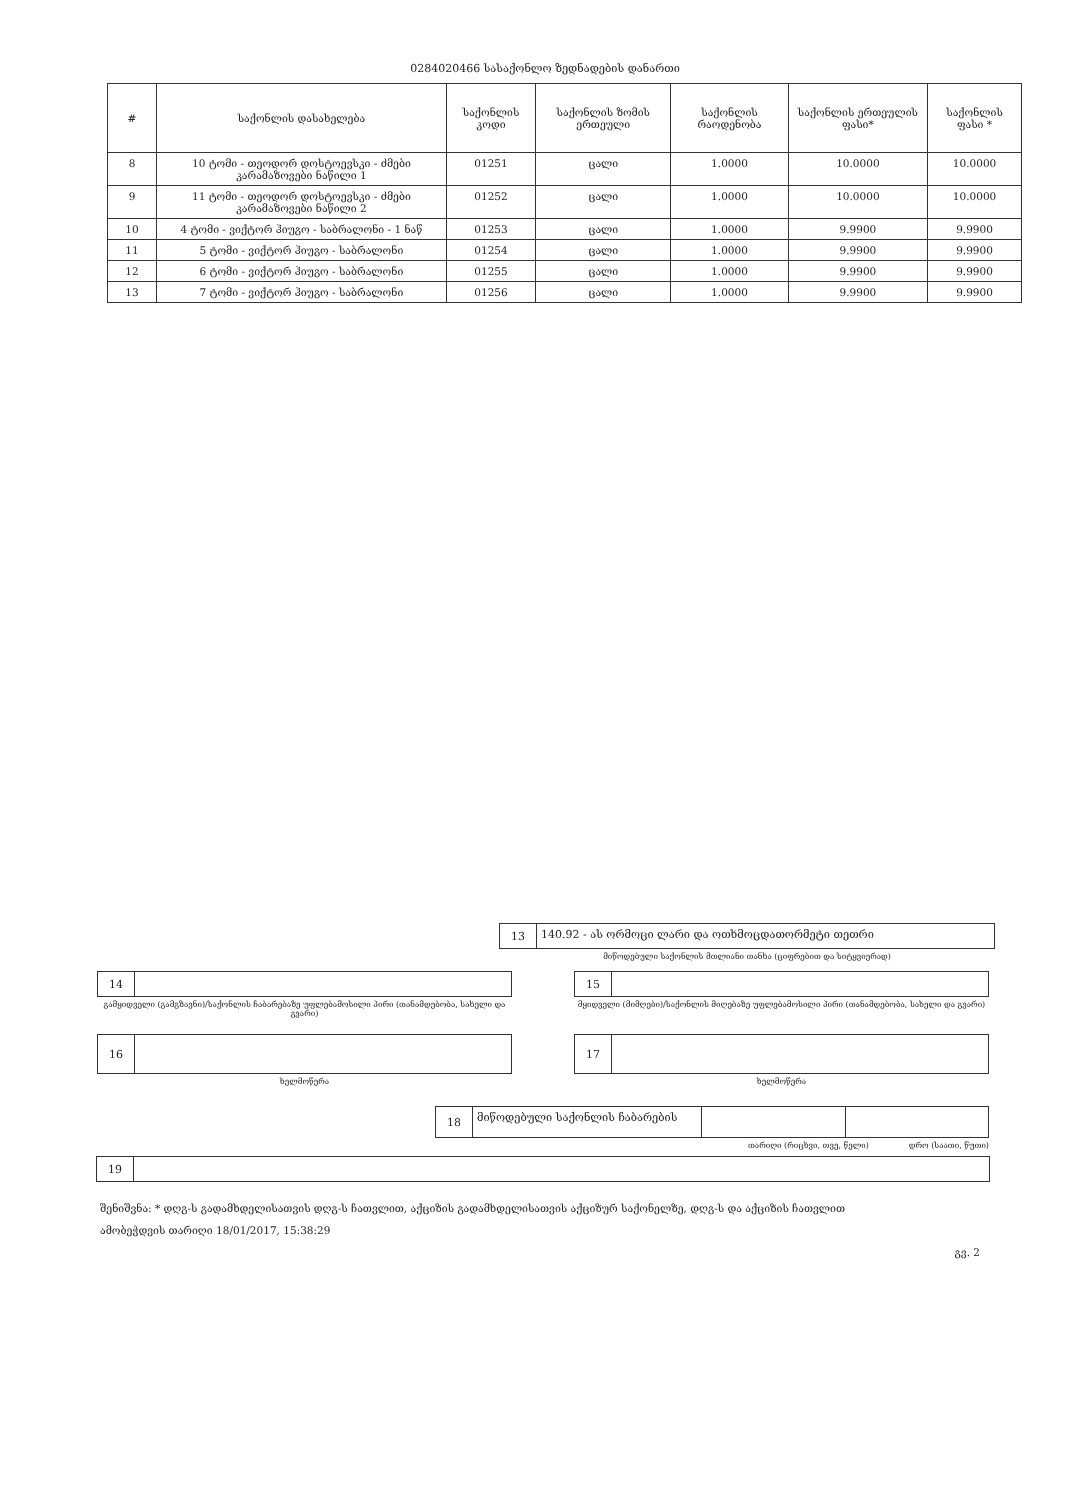0284020466 სასაქონლო ზედნადების დანართი
| # | საქონლის დასახელება | საქონლის კოდი | საქონლის ზომის ერთეული | საქონლის რაოდენობა | საქონლის ერთეულის ფასი* | საქონლის ფასი * |
| --- | --- | --- | --- | --- | --- | --- |
| 8 | 10 ტომი - თეოდორ დოსტოევსკი - ძმები კარამაზოვები ნაწილი 1 | 01251 | ცალი | 1.0000 | 10.0000 | 10.0000 |
| 9 | 11 ტომი - თეოდორ დოსტოევსკი - ძმები კარამაზოვები ნაწილი 2 | 01252 | ცალი | 1.0000 | 10.0000 | 10.0000 |
| 10 | 4 ტომი - ვიქტორ ჰიუგო - საბრალონი - 1 ნაწ | 01253 | ცალი | 1.0000 | 9.9900 | 9.9900 |
| 11 | 5 ტომი - ვიქტორ ჰიუგო - საბრალონი | 01254 | ცალი | 1.0000 | 9.9900 | 9.9900 |
| 12 | 6 ტომი - ვიქტორ ჰიუგო - საბრალონი | 01255 | ცალი | 1.0000 | 9.9900 | 9.9900 |
| 13 | 7 ტომი - ვიქტორ ჰიუგო - საბრალონი | 01256 | ცალი | 1.0000 | 9.9900 | 9.9900 |
13
140.92 - ას ორმოცი ლარი და ოთხმოცდათორმეტი თეთრი
მიწოდებული საქონლის მთლიანი თანხა (ციფრებით და სიტყვიერად)
14
გამყიდველი (გამგზავნი)/საქონლის ჩაბარებაზე უფლებამოსილი პირი (თანამდებობა, სახელი და გვარი)
15
მყიდველი (მიმღები)/საქონლის მიღებაზე უფლებამოსილი პირი (თანამდებობა, სახელი და გვარი)
16
ხელმოწერა
17
ხელმოწერა
18
მიწოდებული საქონლის ჩაბარების
თარიღი (რიცხვი, თვე, წელი) დრო (საათი, წუთი)
19
შენიშვნა: * დღგ-ს გადამხდელისათვის დღგ-ს ჩათვლით, აქციზის გადამხდელისათვის აქციზურ საქონელზე, დღგ-ს და აქციზის ჩათვლით
ამობეჭდვის თარიღი 18/01/2017, 15:38:29
გვ. 2